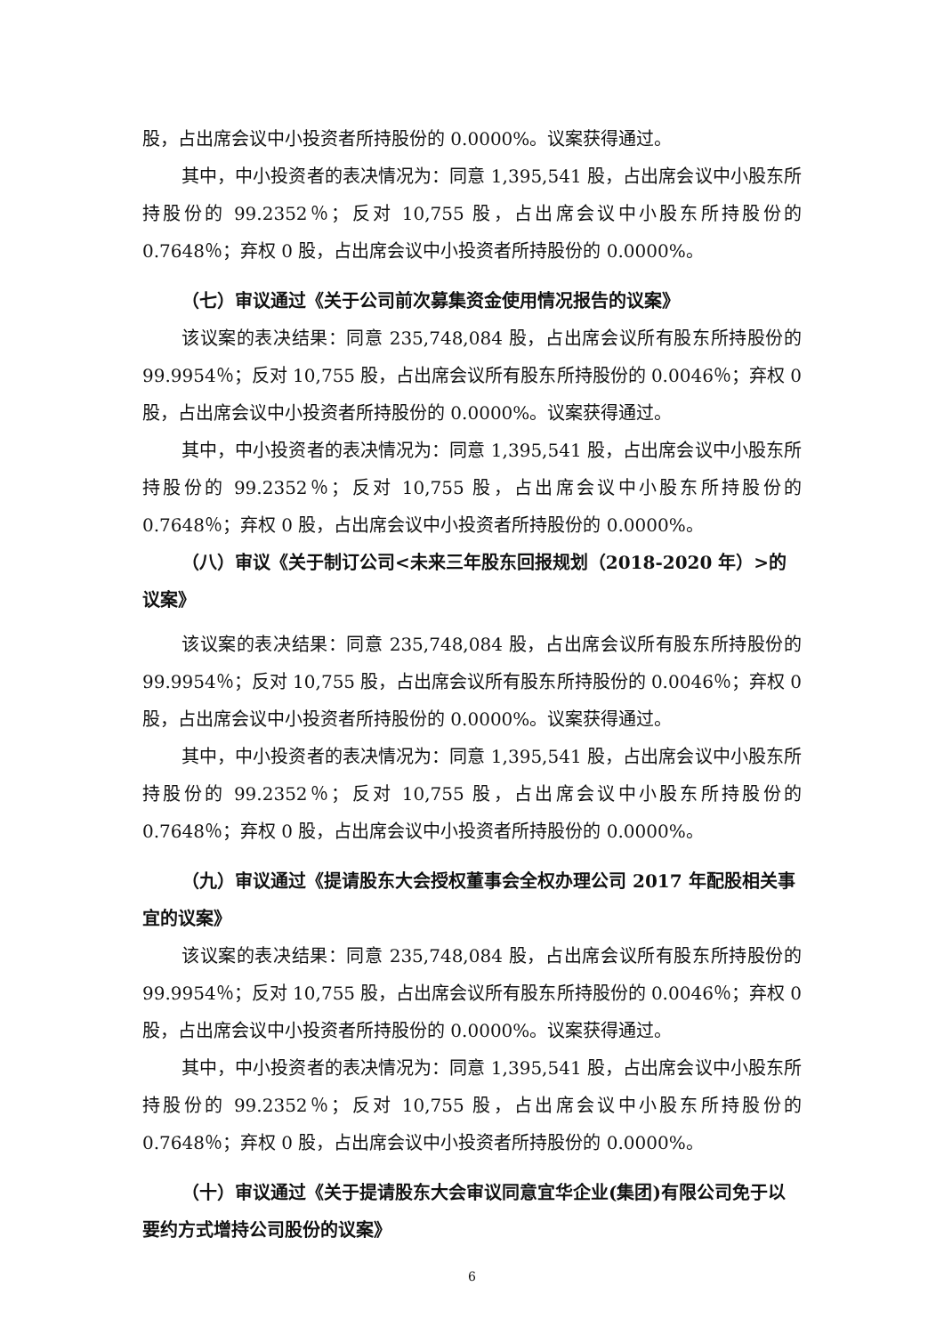股，占出席会议中小投资者所持股份的 0.0000%。议案获得通过。
其中，中小投资者的表决情况为：同意 1,395,541 股，占出席会议中小股东所持股份的 99.2352％；反对 10,755 股，占出席会议中小股东所持股份的 0.7648％；弃权 0 股，占出席会议中小投资者所持股份的 0.0000%。
（七）审议通过《关于公司前次募集资金使用情况报告的议案》
该议案的表决结果：同意 235,748,084 股，占出席会议所有股东所持股份的 99.9954％；反对 10,755 股，占出席会议所有股东所持股份的 0.0046％；弃权 0 股，占出席会议中小投资者所持股份的 0.0000%。议案获得通过。
其中，中小投资者的表决情况为：同意 1,395,541 股，占出席会议中小股东所持股份的 99.2352％；反对 10,755 股，占出席会议中小股东所持股份的 0.7648％；弃权 0 股，占出席会议中小投资者所持股份的 0.0000%。
（八）审议《关于制订公司<未来三年股东回报规划（2018-2020 年）>的议案》
该议案的表决结果：同意 235,748,084 股，占出席会议所有股东所持股份的 99.9954％；反对 10,755 股，占出席会议所有股东所持股份的 0.0046％；弃权 0 股，占出席会议中小投资者所持股份的 0.0000%。议案获得通过。
其中，中小投资者的表决情况为：同意 1,395,541 股，占出席会议中小股东所持股份的 99.2352％；反对 10,755 股，占出席会议中小股东所持股份的 0.7648％；弃权 0 股，占出席会议中小投资者所持股份的 0.0000%。
（九）审议通过《提请股东大会授权董事会全权办理公司 2017 年配股相关事宜的议案》
该议案的表决结果：同意 235,748,084 股，占出席会议所有股东所持股份的 99.9954％；反对 10,755 股，占出席会议所有股东所持股份的 0.0046％；弃权 0 股，占出席会议中小投资者所持股份的 0.0000%。议案获得通过。
其中，中小投资者的表决情况为：同意 1,395,541 股，占出席会议中小股东所持股份的 99.2352％；反对 10,755 股，占出席会议中小股东所持股份的 0.7648％；弃权 0 股，占出席会议中小投资者所持股份的 0.0000%。
（十）审议通过《关于提请股东大会审议同意宜华企业(集团)有限公司免于以要约方式增持公司股份的议案》
6